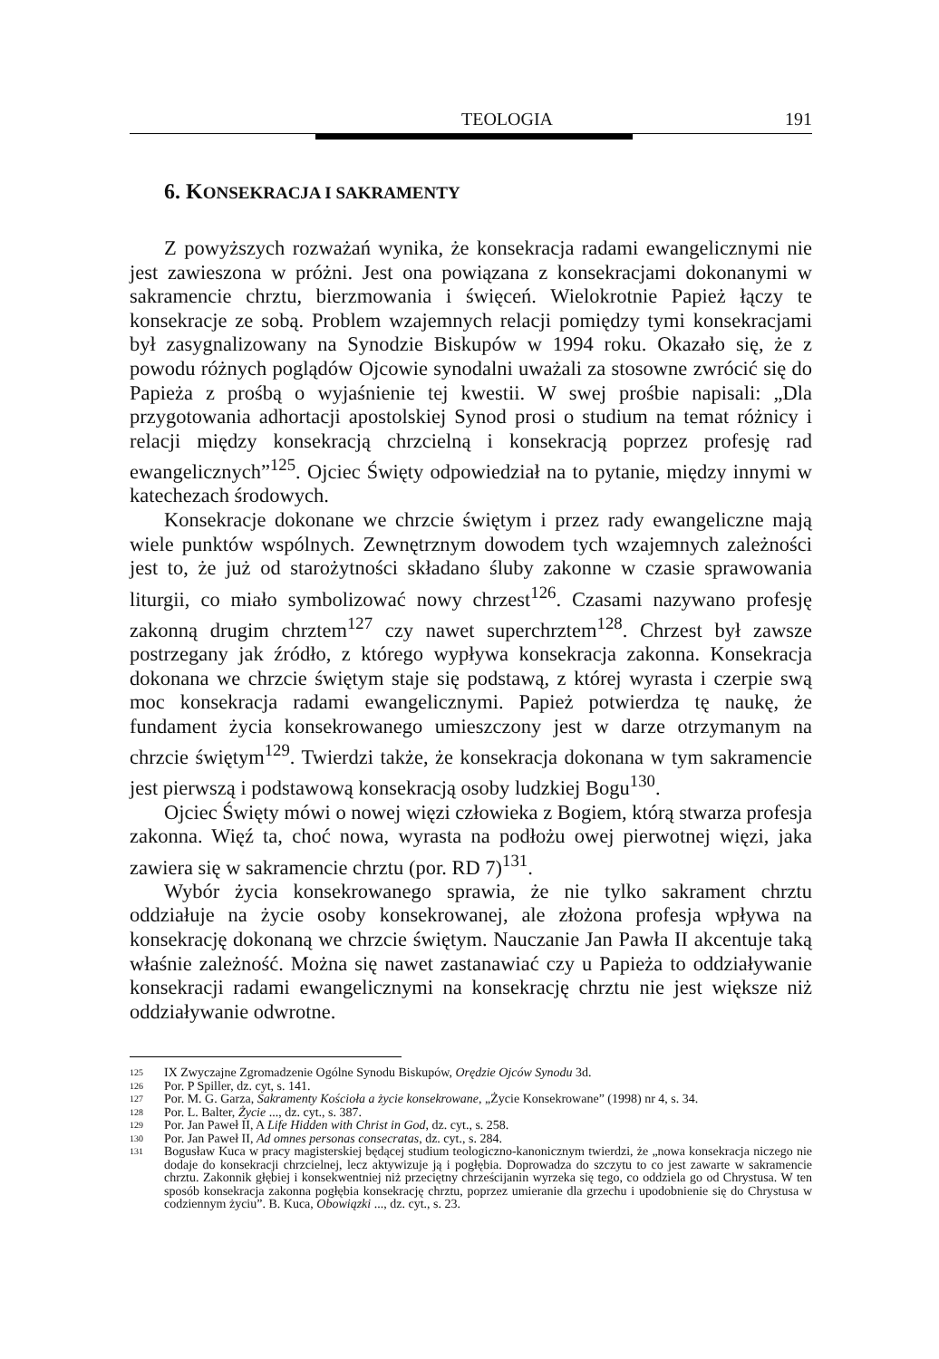TEOLOGIA 191
6. KONSEKRACJA I SAKRAMENTY
Z powyższych rozważań wynika, że konsekracja radami ewangelicznymi nie jest zawieszona w próżni. Jest ona powiązana z konsekracjami dokonanymi w sakramencie chrztu, bierzmowania i święceń. Wielokrotnie Papież łączy te konsekracje ze sobą. Problem wzajemnych relacji pomiędzy tymi konsekracjami był zasygnalizowany na Synodzie Biskupów w 1994 roku. Okazało się, że z powodu różnych poglądów Ojcowie synodalni uważali za stosowne zwrócić się do Papieża z prośbą o wyjaśnienie tej kwestii. W swej prośbie napisali: „Dla przygotowania adhortacji apostolskiej Synod prosi o studium na temat różnicy i relacji między konsekracją chrzcielną i konsekracją poprzez profesję rad ewangelicznych”<sup>125</sup>. Ojciec Święty odpowiedział na to pytanie, między innymi w katechezach środowych.
Konsekracje dokonane we chrzcie świętym i przez rady ewangeliczne mają wiele punktów wspólnych. Zewnętrznym dowodem tych wzajemnych zależności jest to, że już od starożytności składano śluby zakonne w czasie sprawowania liturgii, co miało symbolizować nowy chrzest<sup>126</sup>. Czasami nazywano profesję zakonną drugim chrztem<sup>127</sup> czy nawet superchrztem<sup>128</sup>. Chrzest był zawsze postrzegany jak źródło, z którego wypływa konsekracja zakonna. Konsekracja dokonana we chrzcie świętym staje się podstawą, z której wyrasta i czerpie swą moc konsekracja radami ewangelicznymi. Papież potwierdza tę naukę, że fundament życia konsekrowanego umieszczony jest w darze otrzymanym na chrzcie świętym<sup>129</sup>. Twierdzi także, że konsekracja dokonana w tym sakramencie jest pierwszą i podstawową konsekracją osoby ludzkiej Bogu<sup>130</sup>.
Ojciec Święty mówi o nowej więzi człowieka z Bogiem, którą stwarza profesja zakonna. Więź ta, choć nowa, wyrasta na podłożu owej pierwotnej więzi, jaka zawiera się w sakramencie chrztu (por. RD 7)<sup>131</sup>.
Wybór życia konsekrowanego sprawia, że nie tylko sakrament chrztu oddziałuje na życie osoby konsekrowanej, ale złożona profesja wpływa na konsekrację dokonaną we chrzcie świętym. Nauczanie Jan Pawła II akcentuje taką właśnie zależność. Można się nawet zastanawiać czy u Papieża to oddziaływanie konsekracji radami ewangelicznymi na konsekrację chrztu nie jest większe niż oddziaływanie odwrotne.
125
IX Zwyczajne Zgromadzenie Ogólne Synodu Biskupów, Orędzie Ojców Synodu 3d.
126
Por. P Spiller, dz. cyt, s. 141.
127
Por. M. G. Garza, Sakramenty Kościoła a życie konsekrowane, „Życie Konsekrowane” (1998) nr 4, s. 34.
128
Por. L. Balter, Życie ..., dz. cyt., s. 387.
129
Por. Jan Paweł II, A Life Hidden with Christ in God, dz. cyt., s. 258.
130
Por. Jan Paweł II, Ad omnes personas consecratas, dz. cyt., s. 284.
131
Bogusław Kuca w pracy magisterskiej będącej studium teologiczno-kanonicznym twierdzi, że „nowa konsekracja niczego nie dodaje do konsekracji chrzcielnej, lecz aktywizuje ją i pogłębia. Doprowadza do szczytu to co jest zawarte w sakramencie chrztu. Zakonnik głębiej i konsekwentniej niż przeciętny chrześcijanin wyrzeka się tego, co oddziela go od Chrystusa. W ten sposób konsekracja zakonna pogłębia konsekrację chrztu, poprzez umieranie dla grzechu i upodobnienie się do Chrystusa w codziennym życiu”. B. Kuca, Obowiązki ..., dz. cyt., s. 23.